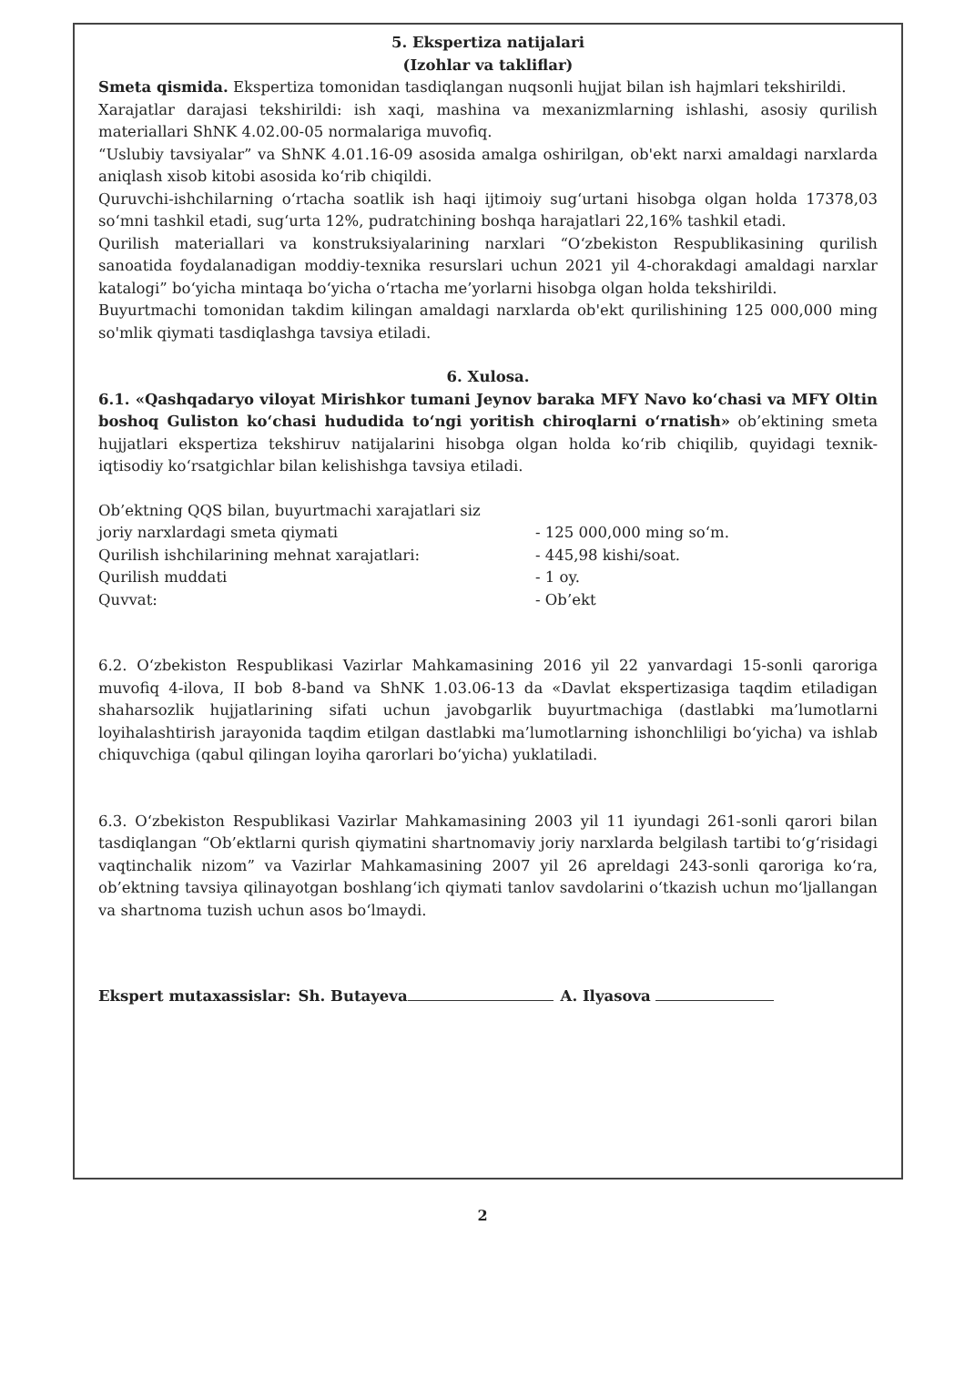5. Ekspertiza natijalari
(Izohlar va takliflar)
Smeta qismida. Ekspertiza tomonidan tasdiqlangan nuqsonli hujjat bilan ish hajmlari tekshirildi.
Xarajatlar darajasi tekshirildi: ish xaqi, mashina va mexanizmlarning ishlashi, asosiy qurilish materiallari ShNK 4.02.00-05 normalariga muvofiq.
“Uslubiy tavsiyalar” va ShNK 4.01.16-09 asosida amalga oshirilgan, ob'ekt narxi amaldagi narxlarda aniqlash xisob kitobi asosida ko‘rib chiqildi.
Quruvchi-ishchilarning o‘rtacha soatlik ish haqi ijtimoiy sug‘urtani hisobga olgan holda 17378,03 so‘mni tashkil etadi, sug‘urta 12%, pudratchining boshqa harajatlari 22,16% tashkil etadi.
Qurilish materiallari va konstruksiyalarining narxlari “O‘zbekiston Respublikasining qurilish sanoatida foydalanadigan moddiy-texnika resurslari uchun 2021 yil 4-chorakdagi amaldagi narxlar katalogi” bo‘yicha mintaqa bo‘yicha o‘rtacha me’yorlarni hisobga olgan holda tekshirildi.
Buyurtmachi tomonidan takdim kilingan amaldagi narxlarda ob'ekt qurilishining 125 000,000 ming so'mlik qiymati tasdiqlashga tavsiya etiladi.
6. Xulosa.
6.1. «Qashqadaryo viloyat Mirishkor tumani Jeynov baraka MFY Navo ko‘chasi va MFY Oltin boshoq Guliston ko‘chasi hududida to‘ngi yoritish chiroqlarni o‘rnatish» ob’ektining smeta hujjatlari ekspertiza tekshiruv natijalarini hisobga olgan holda ko‘rib chiqilib, quyidagi texnik-iqtisodiy ko‘rsatgichlar bilan kelishishga tavsiya etiladi.
Ob’ektning QQS bilan, buyurtmachi xarajatlari siz
joriy narxlardagi smeta qiymati - 125 000,000 ming so‘m.
Qurilish ishchilarining mehnat xarajatlari: - 445,98 kishi/soat.
Qurilish muddati - 1 oy.
Quvvat: - Ob’ekt
6.2. O‘zbekiston Respublikasi Vazirlar Mahkamasining 2016 yil 22 yanvardagi 15-sonli qaroriga muvofiq 4-ilova, II bob 8-band va ShNK 1.03.06-13 da «Davlat ekspertizasiga taqdim etiladigan shaharsozlik hujjatlarining sifati uchun javobgarlik buyurtmachiga (dastlabki ma’lumotlarni loyihalashtirish jarayonida taqdim etilgan dastlabki ma’lumotlarning ishonchliligi bo‘yicha) va ishlab chiquvchiga (qabul qilingan loyiha qarorlari bo‘yicha) yuklatiladi.
6.3. O‘zbekiston Respublikasi Vazirlar Mahkamasining 2003 yil 11 iyundagi 261-sonli qarori bilan tasdiqlangan “Ob’ektlarni qurish qiymatini shartnomaviy joriy narxlarda belgilash tartibi to‘g‘risidagi vaqtinchalik nizom” va Vazirlar Mahkamasining 2007 yil 26 apreldagi 243-sonli qaroriga ko‘ra, ob’ektning tavsiya qilinayotgan boshlang‘ich qiymati tanlov savdolarini o‘tkazish uchun mo‘ljallangan va shartnoma tuzish uchun asos bo‘lmaydi.
Ekspert mutaxassislar: Sh. Butayeva A. Ilyasova
2